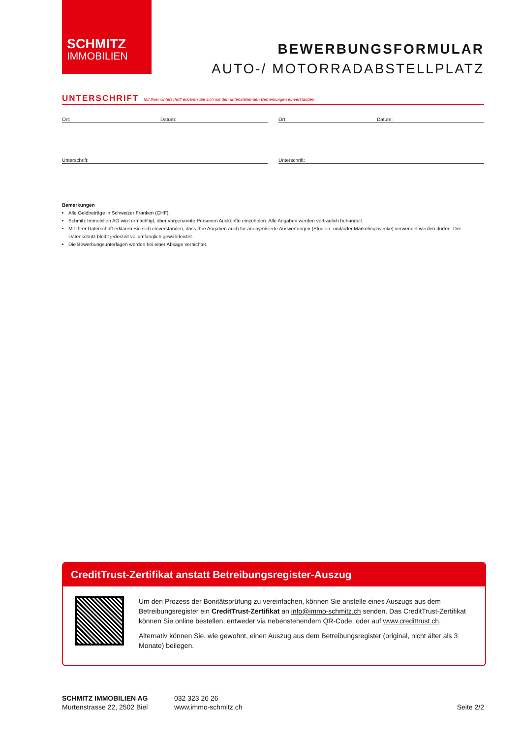SCHMITZ
IMMOBILIEN
BEWERBUNGSFORMULAR
AUTO-/ MOTORRADABSTELLPLATZ
UNTERSCHRIFT Mit Ihrer Unterschrift erklären Sie sich mit den untenstehenden Bemerkungen einverstanden
Ort: Datum: Ort: Datum:
Unterschrift: Unterschrift:
Bemerkungen
Alle Geldbeträge in Schweizer Franken (CHF).
Schmitz Immobilien AG wird ermächtigt, über vorgenannte Personen Auskünfte einzuholen. Alle Angaben werden vertraulich behandelt.
Mit Ihrer Unterschrift erklären Sie sich einverstanden, dass Ihre Angaben auch für anonymisierte Auswertungen (Studien- und/oder Marketingzwecke) verwendet werden dürfen. Der Datenschutz bleibt jederzeit vollumfänglich gewährleistet.
Die Bewerbungsunterlagen werden bei einer Absage vernichtet.
CreditTrust-Zertifikat anstatt Betreibungsregister-Auszug
Um den Prozess der Bonitätsprüfung zu vereinfachen, können Sie anstelle eines Auszugs aus dem Betreibungsregister ein CreditTrust-Zertifikat an info@immo-schmitz.ch senden. Das CreditTrust-Zertifikat können Sie online bestellen, entweder via nebenstehendem QR-Code, oder auf www.credittrust.ch.
Alternativ können Sie, wie gewohnt, einen Auszug aus dem Betreibungsregister (original, nicht älter als 3 Monate) beilegen.
SCHMITZ IMMOBILIEN AG
Murtenstrasse 22, 2502 Biel
032 323 26 26
www.immo-schmitz.ch
Seite 2/2